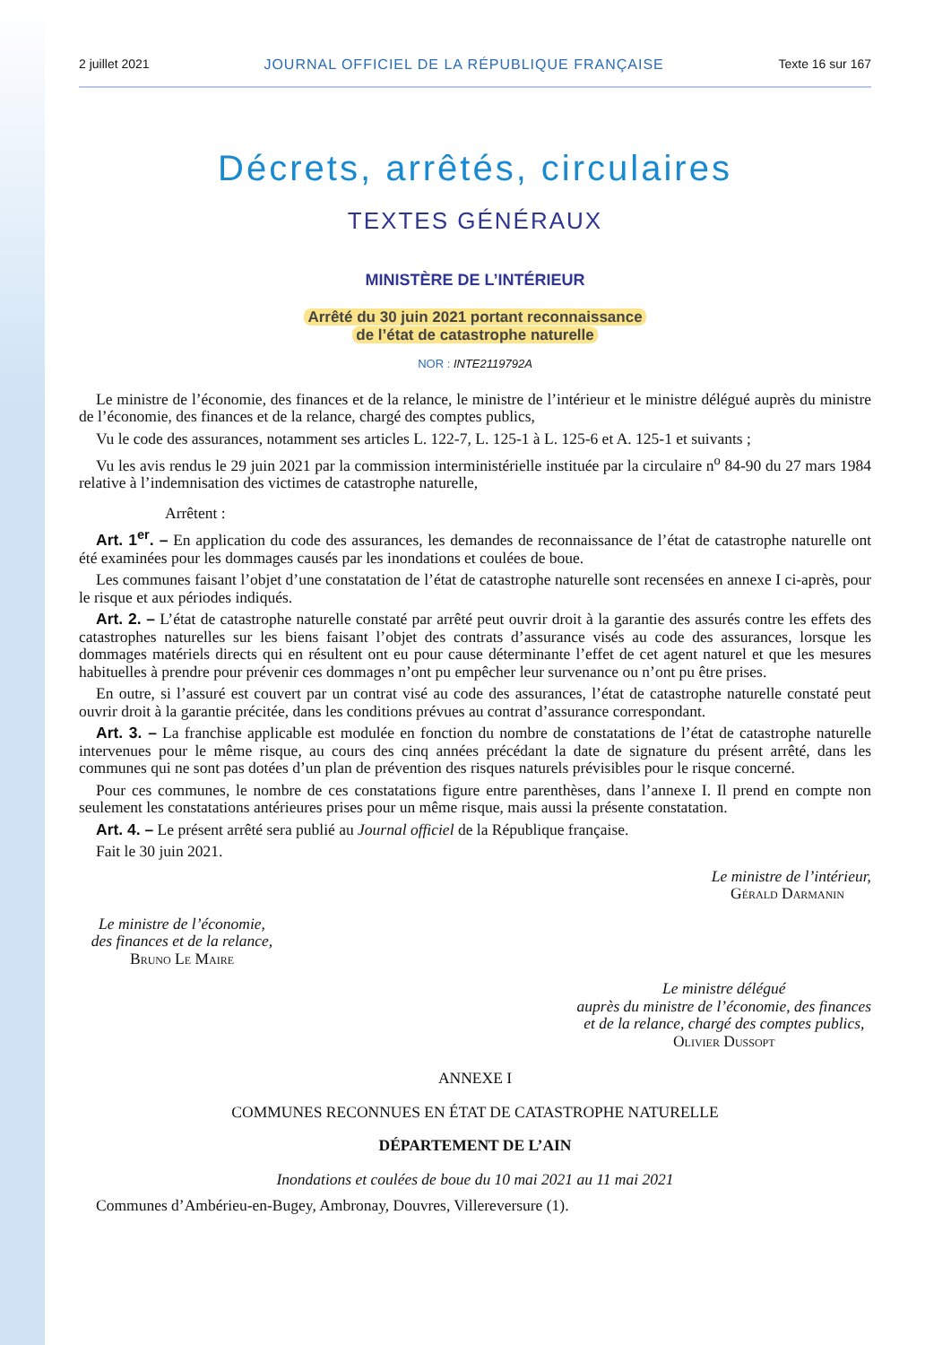2 juillet 2021 JOURNAL OFFICIEL DE LA RÉPUBLIQUE FRANÇAISE Texte 16 sur 167
Décrets, arrêtés, circulaires
TEXTES GÉNÉRAUX
MINISTÈRE DE L’INTÉRIEUR
Arrêté du 30 juin 2021 portant reconnaissance
de l’état de catastrophe naturelle
NOR : INTE2119792A
Le ministre de l’économie, des finances et de la relance, le ministre de l’intérieur et le ministre délégué auprès du ministre de l’économie, des finances et de la relance, chargé des comptes publics,
Vu le code des assurances, notamment ses articles L. 122-7, L. 125-1 à L. 125-6 et A. 125-1 et suivants ;
Vu les avis rendus le 29 juin 2021 par la commission interministérielle instituée par la circulaire n<sup>o</sup> 84-90 du 27 mars 1984 relative à l’indemnisation des victimes de catastrophe naturelle,
Arrêtent :
Art. 1<sup>er</sup>. – En application du code des assurances, les demandes de reconnaissance de l’état de catastrophe naturelle ont été examinées pour les dommages causés par les inondations et coulées de boue.
Les communes faisant l’objet d’une constatation de l’état de catastrophe naturelle sont recensées en annexe I ci-après, pour le risque et aux périodes indiqués.
Art. 2. – L’état de catastrophe naturelle constaté par arrêté peut ouvrir droit à la garantie des assurés contre les effets des catastrophes naturelles sur les biens faisant l’objet des contrats d’assurance visés au code des assurances, lorsque les dommages matériels directs qui en résultent ont eu pour cause déterminante l’effet de cet agent naturel et que les mesures habituelles à prendre pour prévenir ces dommages n’ont pu empêcher leur survenance ou n’ont pu être prises.
En outre, si l’assuré est couvert par un contrat visé au code des assurances, l’état de catastrophe naturelle constaté peut ouvrir droit à la garantie précitée, dans les conditions prévues au contrat d’assurance correspondant.
Art. 3. – La franchise applicable est modulée en fonction du nombre de constatations de l’état de catastrophe naturelle intervenues pour le même risque, au cours des cinq années précédant la date de signature du présent arrêté, dans les communes qui ne sont pas dotées d’un plan de prévention des risques naturels prévisibles pour le risque concerné.
Pour ces communes, le nombre de ces constatations figure entre parenthèses, dans l’annexe I. Il prend en compte non seulement les constatations antérieures prises pour un même risque, mais aussi la présente constatation.
Art. 4. – Le présent arrêté sera publié au Journal officiel de la République française.
Fait le 30 juin 2021.
Le ministre de l’intérieur,
Gérald Darmanin
Le ministre de l’économie,
des finances et de la relance,
Bruno Le Maire
Le ministre délégué
auprès du ministre de l’économie, des finances
et de la relance, chargé des comptes publics,
Olivier Dussopt
ANNEXE I
COMMUNES RECONNUES EN ÉTAT DE CATASTROPHE NATURELLE
DÉPARTEMENT DE L’AIN
Inondations et coulées de boue du 10 mai 2021 au 11 mai 2021
Communes d’Ambérieu-en-Bugey, Ambronay, Douvres, Villereversure (1).